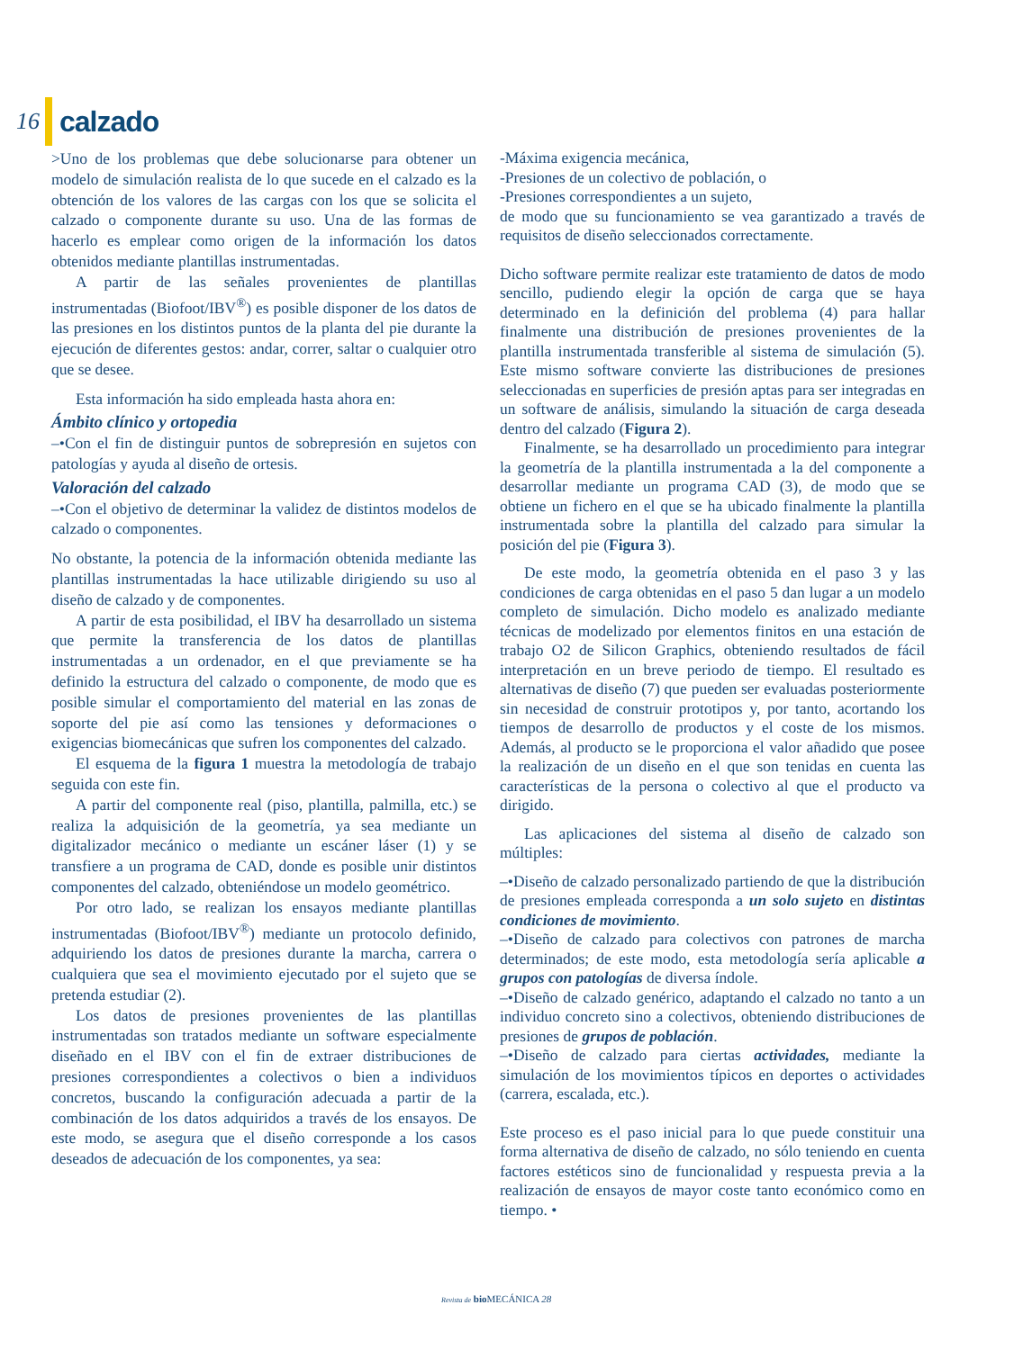16 calzado
>Uno de los problemas que debe solucionarse para obtener un modelo de simulación realista de lo que sucede en el calzado es la obtención de los valores de las cargas con los que se solicita el calzado o componente durante su uso. Una de las formas de hacerlo es emplear como origen de la información los datos obtenidos mediante plantillas instrumentadas.
A partir de las señales provenientes de plantillas instrumentadas (Biofoot/IBV<sup>®</sup>) es posible disponer de los datos de las presiones en los distintos puntos de la planta del pie durante la ejecución de diferentes gestos: andar, correr, saltar o cualquier otro que se desee.
Esta información ha sido empleada hasta ahora en:
Ámbito clínico y ortopedia
–•Con el fin de distinguir puntos de sobrepresión en sujetos con patologías y ayuda al diseño de ortesis.
Valoración del calzado
–•Con el objetivo de determinar la validez de distintos modelos de calzado o componentes.
No obstante, la potencia de la información obtenida mediante las plantillas instrumentadas la hace utilizable dirigiendo su uso al diseño de calzado y de componentes.
A partir de esta posibilidad, el IBV ha desarrollado un sistema que permite la transferencia de los datos de plantillas instrumentadas a un ordenador, en el que previamente se ha definido la estructura del calzado o componente, de modo que es posible simular el comportamiento del material en las zonas de soporte del pie así como las tensiones y deformaciones o exigencias biomecánicas que sufren los componentes del calzado.
El esquema de la figura 1 muestra la metodología de trabajo seguida con este fin.
A partir del componente real (piso, plantilla, palmilla, etc.) se realiza la adquisición de la geometría, ya sea mediante un digitalizador mecánico o mediante un escáner láser (1) y se transfiere a un programa de CAD, donde es posible unir distintos componentes del calzado, obteniéndose un modelo geométrico.
Por otro lado, se realizan los ensayos mediante plantillas instrumentadas (Biofoot/IBV<sup>®</sup>) mediante un protocolo definido, adquiriendo los datos de presiones durante la marcha, carrera o cualquiera que sea el movimiento ejecutado por el sujeto que se pretenda estudiar (2).
Los datos de presiones provenientes de las plantillas instrumentadas son tratados mediante un software especialmente diseñado en el IBV con el fin de extraer distribuciones de presiones correspondientes a colectivos o bien a individuos concretos, buscando la configuración adecuada a partir de la combinación de los datos adquiridos a través de los ensayos. De este modo, se asegura que el diseño corresponde a los casos deseados de adecuación de los componentes, ya sea:
-Máxima exigencia mecánica,
-Presiones de un colectivo de población, o
-Presiones correspondientes a un sujeto,
de modo que su funcionamiento se vea garantizado a través de requisitos de diseño seleccionados correctamente.
Dicho software permite realizar este tratamiento de datos de modo sencillo, pudiendo elegir la opción de carga que se haya determinado en la definición del problema (4) para hallar finalmente una distribución de presiones provenientes de la plantilla instrumentada transferible al sistema de simulación (5). Este mismo software convierte las distribuciones de presiones seleccionadas en superficies de presión aptas para ser integradas en un software de análisis, simulando la situación de carga deseada dentro del calzado (Figura 2).
Finalmente, se ha desarrollado un procedimiento para integrar la geometría de la plantilla instrumentada a la del componente a desarrollar mediante un programa CAD (3), de modo que se obtiene un fichero en el que se ha ubicado finalmente la plantilla instrumentada sobre la plantilla del calzado para simular la posición del pie (Figura 3).
De este modo, la geometría obtenida en el paso 3 y las condiciones de carga obtenidas en el paso 5 dan lugar a un modelo completo de simulación. Dicho modelo es analizado mediante técnicas de modelizado por elementos finitos en una estación de trabajo O2 de Silicon Graphics, obteniendo resultados de fácil interpretación en un breve periodo de tiempo. El resultado es alternativas de diseño (7) que pueden ser evaluadas posteriormente sin necesidad de construir prototipos y, por tanto, acortando los tiempos de desarrollo de productos y el coste de los mismos. Además, al producto se le proporciona el valor añadido que posee la realización de un diseño en el que son tenidas en cuenta las características de la persona o colectivo al que el producto va dirigido.
Las aplicaciones del sistema al diseño de calzado son múltiples:
–•Diseño de calzado personalizado partiendo de que la distribución de presiones empleada corresponda a un solo sujeto en distintas condiciones de movimiento.
–•Diseño de calzado para colectivos con patrones de marcha determinados; de este modo, esta metodología sería aplicable a grupos con patologías de diversa índole.
–•Diseño de calzado genérico, adaptando el calzado no tanto a un individuo concreto sino a colectivos, obteniendo distribuciones de presiones de grupos de población.
–•Diseño de calzado para ciertas actividades, mediante la simulación de los movimientos típicos en deportes o actividades (carrera, escalada, etc.).
Este proceso es el paso inicial para lo que puede constituir una forma alternativa de diseño de calzado, no sólo teniendo en cuenta factores estéticos sino de funcionalidad y respuesta previa a la realización de ensayos de mayor coste tanto económico como en tiempo. •
Revista de bio MECÁNICA 28